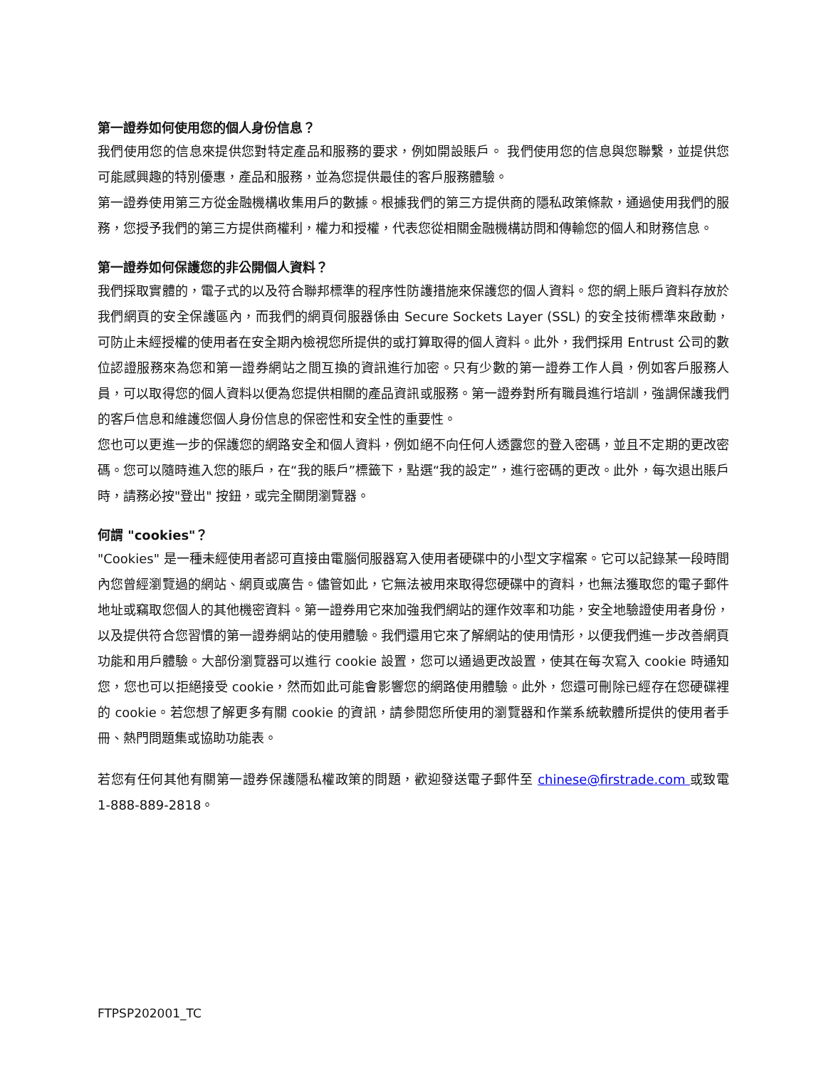第一證券如何使用您的個人身份信息？
我們使用您的信息來提供您對特定產品和服務的要求，例如開設賬戶。 我們使用您的信息與您聯繫，並提供您可能感興趣的特別優惠，產品和服務，並為您提供最佳的客戶服務體驗。
第一證券使用第三方從金融機構收集用戶的數據。根據我們的第三方提供商的隱私政策條款，通過使用我們的服務，您授予我們的第三方提供商權利，權力和授權，代表您從相關金融機構訪問和傳輸您的個人和財務信息。
第一證券如何保護您的非公開個人資料？
我們採取實體的，電子式的以及符合聯邦標準的程序性防護措施來保護您的個人資料。您的網上賬戶資料存放於我們網頁的安全保護區內，而我們的網頁伺服器係由 Secure Sockets Layer (SSL) 的安全技術標準來啟動，可防止未經授權的使用者在安全期內檢視您所提供的或打算取得的個人資料。此外，我們採用 Entrust 公司的數位認證服務來為您和第一證券網站之間互換的資訊進行加密。只有少數的第一證券工作人員，例如客戶服務人員，可以取得您的個人資料以便為您提供相關的產品資訊或服務。第一證券對所有職員進行培訓，強調保護我們的客戶信息和維護您個人身份信息的保密性和安全性的重要性。
您也可以更進一步的保護您的網路安全和個人資料，例如絕不向任何人透露您的登入密碼，並且不定期的更改密碼。您可以隨時進入您的賬戶，在“我的賬戶”標籤下，點選“我的設定”，進行密碼的更改。此外，每次退出賬戶時，請務必按"登出" 按鈕，或完全關閉瀏覽器。
何謂 "cookies"？
"Cookies" 是一種未經使用者認可直接由電腦伺服器寫入使用者硬碟中的小型文字檔案。它可以記錄某一段時間內您曾經瀏覽過的網站、網頁或廣告。儘管如此，它無法被用來取得您硬碟中的資料，也無法獲取您的電子郵件地址或竊取您個人的其他機密資料。第一證券用它來加強我們網站的運作效率和功能，安全地驗證使用者身份，以及提供符合您習慣的第一證券網站的使用體驗。我們還用它來了解網站的使用情形，以便我們進一步改善網頁功能和用戶體驗。大部份瀏覽器可以進行 cookie 設置，您可以通過更改設置，使其在每次寫入 cookie 時通知您，您也可以拒絕接受 cookie，然而如此可能會影響您的網路使用體驗。此外，您還可刪除已經存在您硬碟裡的 cookie。若您想了解更多有關 cookie 的資訊，請參閱您所使用的瀏覽器和作業系統軟體所提供的使用者手冊、熱門問題集或協助功能表。
若您有任何其他有關第一證券保護隱私權政策的問題，歡迎發送電子郵件至 chinese@firstrade.com 或致電 1-888-889-2818。
FTPSP202001_TC